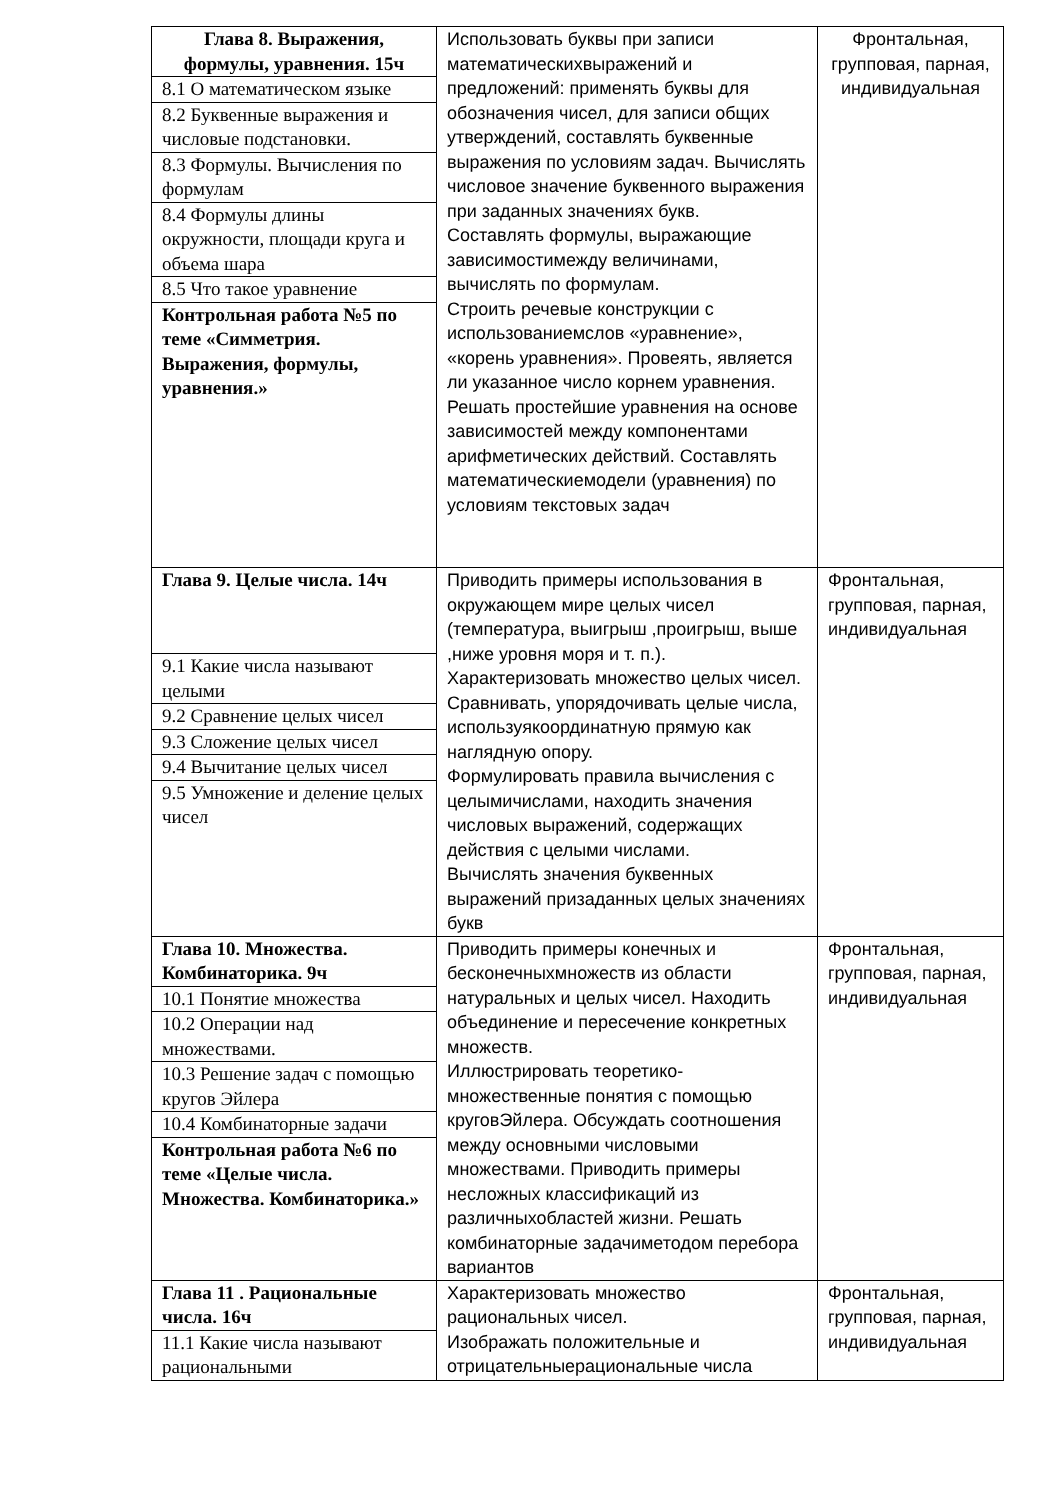| Глава 8. Выражения, формулы, уравнения. 15ч 8.1 О математическом языке 8.2 Буквенные выражения и числовые подстановки. 8.3 Формулы. Вычисления по формулам 8.4 Формулы длины окружности, площади круга и объема шара 8.5 Что такое уравнение Контрольная работа №5 по теме «Симметрия. Выражения, формулы, уравнения.» | Использовать буквы при записи математическихвыражений и предложений: применять буквы для обозначения чисел, для записи общих утверждений, составлять буквенные выражения по условиям задач. Вычислять числовое значение буквенного выражения при заданных значениях букв. Составлять формулы, выражающие зависимостимежду величинами, вычислять по формулам. Строить речевые конструкции с использованиемслов «уравнение», «корень уравнения». Провеять, является ли указанное число корнем уравнения. Решать простейшие уравнения на основе зависимостей между компонентами арифметических действий. Составлять математическиемодели (уравнения) по условиям текстовых задач | Фронтальная, групповая, парная, индивидуальная |
| Глава 9. Целые числа. 14ч 9.1 Какие числа называют целыми 9.2 Сравнение целых чисел 9.3 Сложение целых чисел 9.4 Вычитание целых чисел 9.5 Умножение и деление целых чисел | Приводить примеры использования в окружающем мире целых чисел (температура, выигрыш ,проигрыш, выше ,ниже уровня моря и т. п.). Характеризовать множество целых чисел. Сравнивать, упорядочивать целые числа, используякоординатную прямую как наглядную опору. Формулировать правила вычисления с целымичислами, находить значения числовых выражений, содержащих действия с целыми числами. Вычислять значения буквенных выражений призаданных целых значениях букв | Фронтальная, групповая, парная, индивидуальная |
| Глава 10. Множества. Комбинаторика. 9ч 10.1 Понятие множества 10.2 Операции над множествами. 10.3 Решение задач с помощью кругов Эйлера 10.4 Комбинаторные задачи Контрольная работа №6 по теме «Целые числа. Множества. Комбинаторика.» | Приводить примеры конечных и бесконечныхмножеств из области натуральных и целых чисел. Находить объединение и пересечение конкретных множеств. Иллюстрировать теоретико-множественные понятия с помощью круговЭйлера. Обсуждать соотношения между основными числовыми множествами. Приводить примеры несложных классификаций из различныхобластей жизни. Решать комбинаторные задачиметодом перебора вариантов | Фронтальная, групповая, парная, индивидуальная |
| Глава 11 . Рациональные числа. 16ч 11.1 Какие числа называют рациональными | Характеризовать множество рациональных чисел. Изображать положительные и отрицательныерациональные числа | Фронтальная, групповая, парная, индивидуальная |